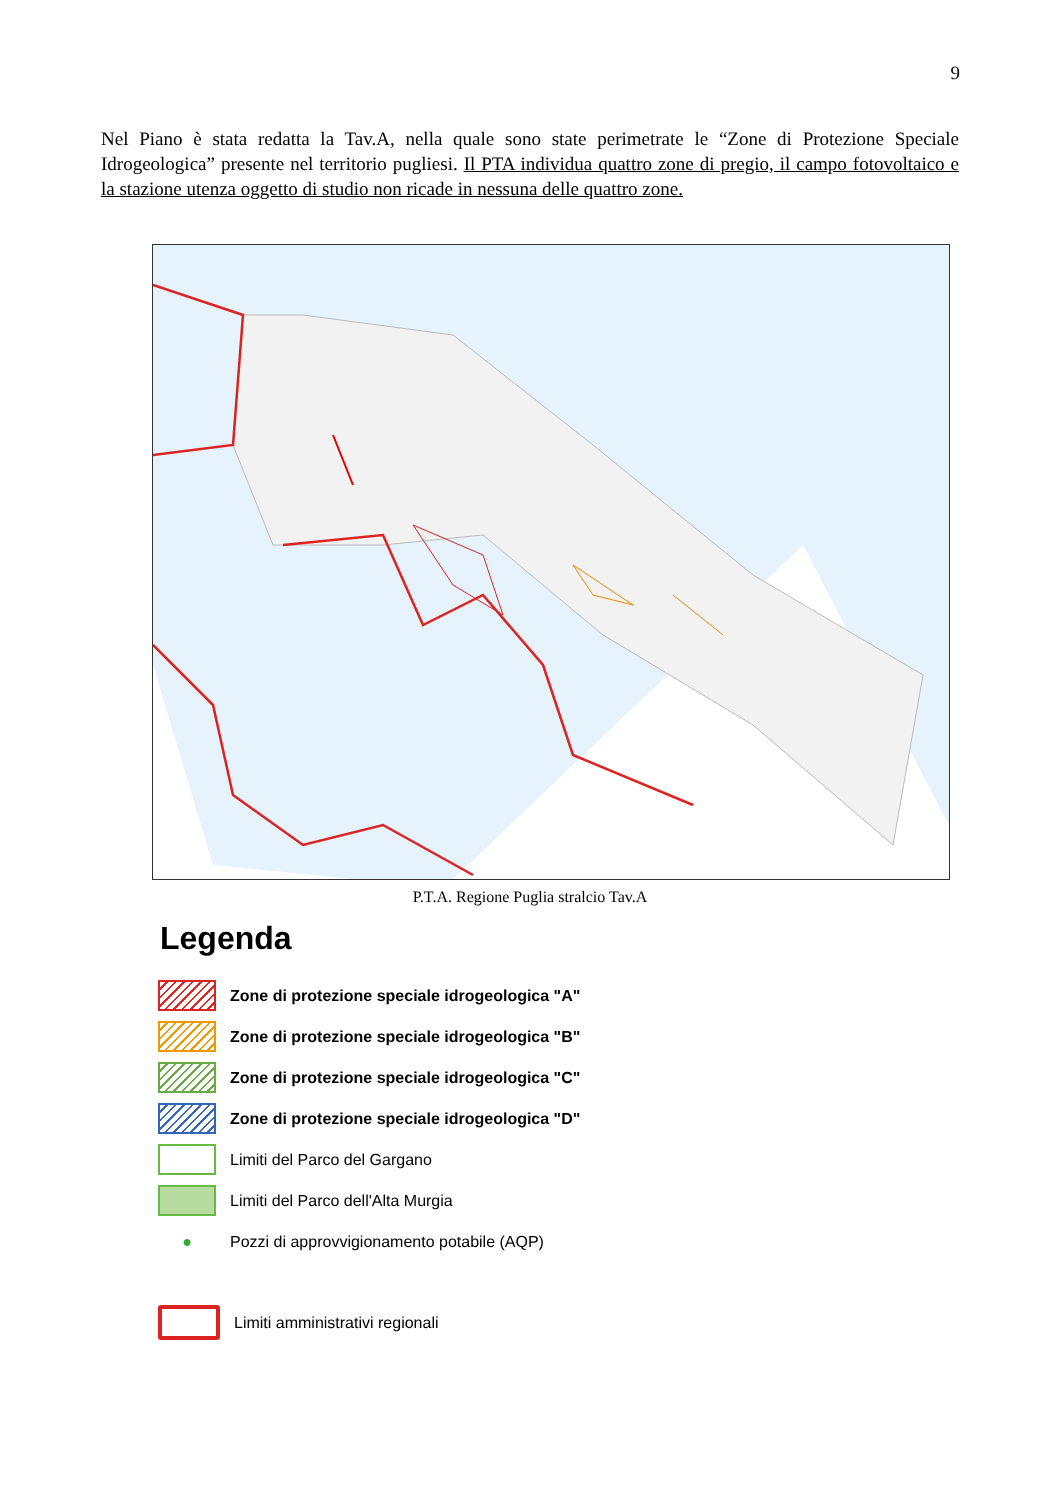9
Nel Piano è stata redatta la Tav.A, nella quale sono state perimetrate le “Zone di Protezione Speciale Idrogeologica” presente nel territorio pugliesi. Il PTA individua quattro zone di pregio, il campo fotovoltaico e la stazione utenza oggetto di studio non ricade in nessuna delle quattro zone.
P.T.A. Regione Puglia stralcio Tav.A
Legenda
Zone di protezione speciale idrogeologica "A"
Zone di protezione speciale idrogeologica "B"
Zone di protezione speciale idrogeologica "C"
Zone di protezione speciale idrogeologica "D"
Limiti del Parco del Gargano
Limiti del Parco dell'Alta Murgia
●
Pozzi di approvvigionamento potabile (AQP)
Limiti amministrativi regionali